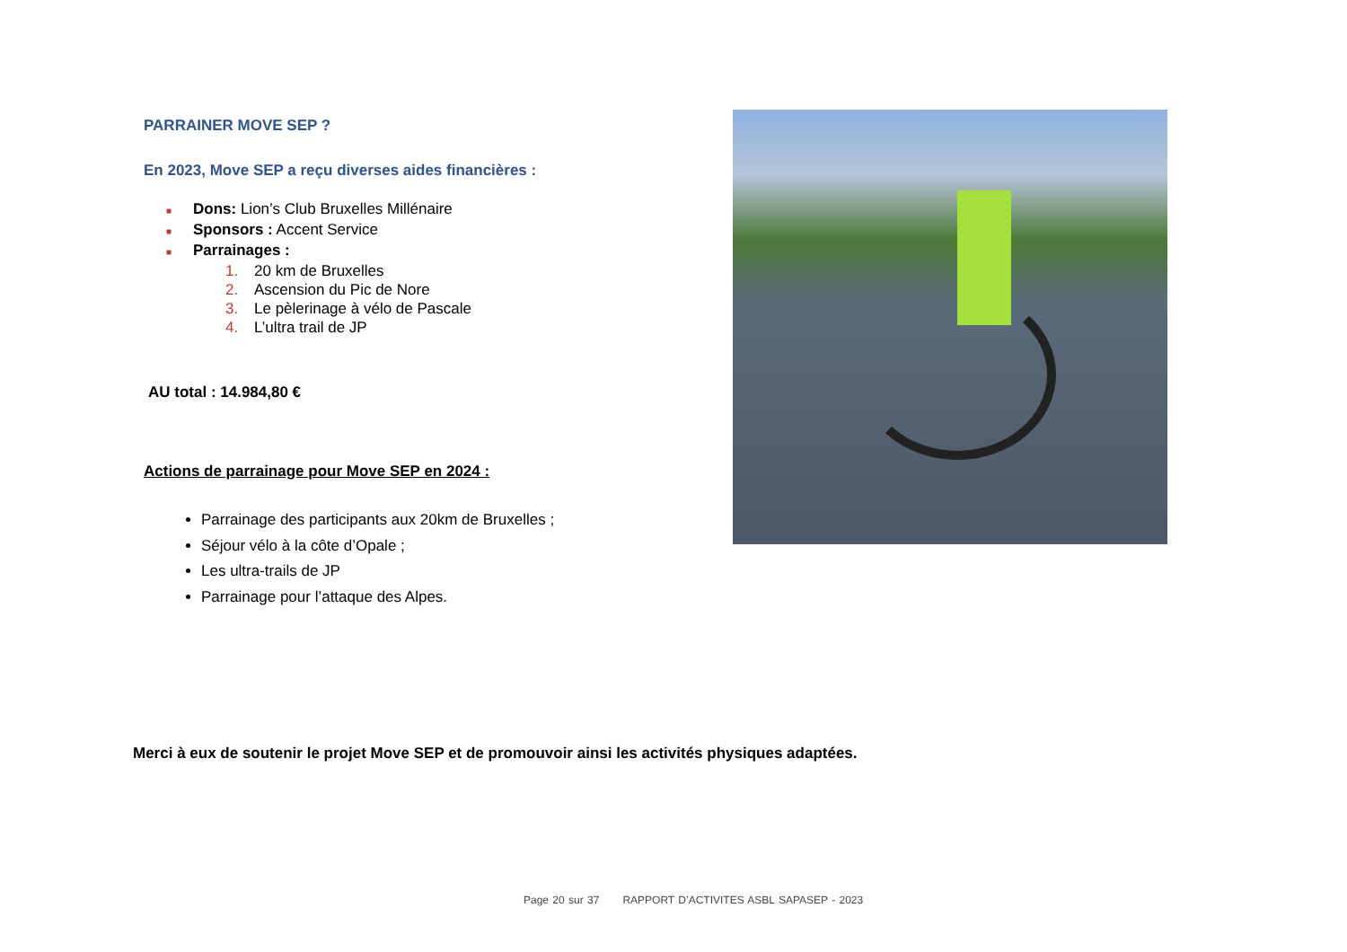PARRAINER MOVE SEP ?
En 2023, Move SEP a reçu diverses aides financières :
■ Dons: Lion’s Club Bruxelles Millénaire
■ Sponsors : Accent Service
■ Parrainages :
1. 20 km de Bruxelles
2. Ascension du Pic de Nore
3. Le pèlerinage à vélo de Pascale
4. L’ultra trail de JP
AU total : 14.984,80 €
Actions de parrainage pour Move SEP en 2024 :
Parrainage des participants aux 20km de Bruxelles ;
Séjour vélo à la côte d’Opale ;
Les ultra-trails de JP
Parrainage pour l’attaque des Alpes.
Merci à eux de soutenir le projet Move SEP et de promouvoir ainsi les activités physiques adaptées.
Page 20 sur 37 RAPPORT D’ACTIVITES ASBL SAPASEP - 2023